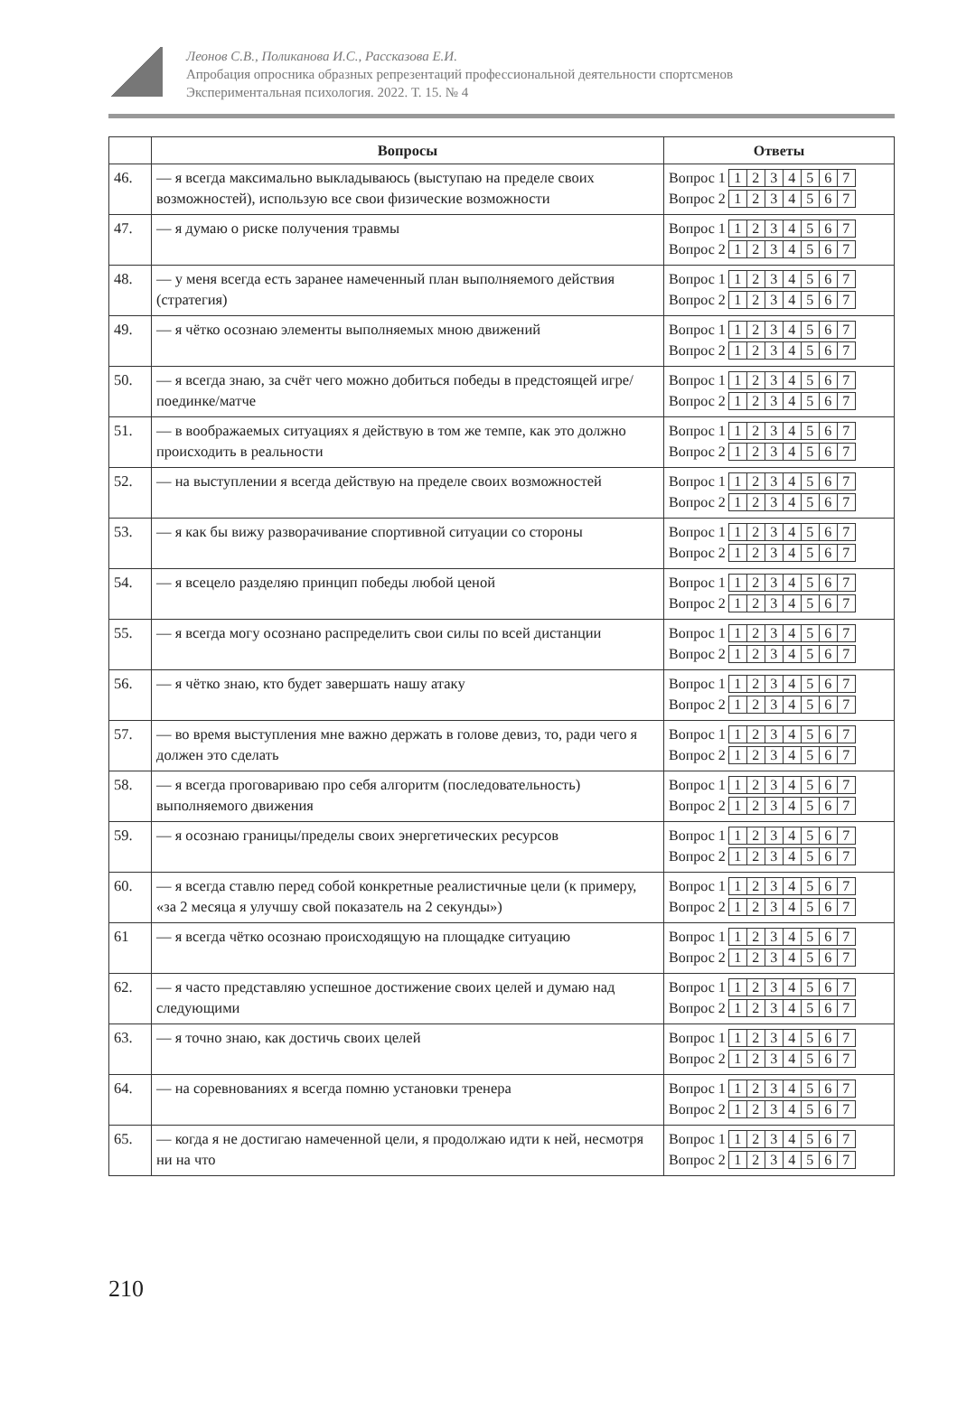Леонов С.В., Поликанова И.С., Рассказова Е.И.
Апробация опросника образных репрезентаций профессиональной деятельности спортсменов
Экспериментальная психология. 2022. Т. 15. № 4
| | Вопросы | Ответы |
| --- | --- | --- |
| 46. | — я всегда максимально выкладываюсь (выступаю на пределе своих возможностей), использую все свои физические возможности | Вопрос 1 1 2 3 4 5 6 7 Вопрос 2 1 2 3 4 5 6 7 |
| 47. | — я думаю о риске получения травмы | Вопрос 1 1 2 3 4 5 6 7 Вопрос 2 1 2 3 4 5 6 7 |
| 48. | — у меня всегда есть заранее намеченный план выполняемого действия (стратегия) | Вопрос 1 1 2 3 4 5 6 7 Вопрос 2 1 2 3 4 5 6 7 |
| 49. | — я чётко осознаю элементы выполняемых мною движений | Вопрос 1 1 2 3 4 5 6 7 Вопрос 2 1 2 3 4 5 6 7 |
| 50. | — я всегда знаю, за счёт чего можно добиться победы в предстоящей игре/поединке/матче | Вопрос 1 1 2 3 4 5 6 7 Вопрос 2 1 2 3 4 5 6 7 |
| 51. | — в воображаемых ситуациях я действую в том же темпе, как это должно происходить в реальности | Вопрос 1 1 2 3 4 5 6 7 Вопрос 2 1 2 3 4 5 6 7 |
| 52. | — на выступлении я всегда действую на пределе своих возможностей | Вопрос 1 1 2 3 4 5 6 7 Вопрос 2 1 2 3 4 5 6 7 |
| 53. | — я как бы вижу разворачивание спортивной ситуации со стороны | Вопрос 1 1 2 3 4 5 6 7 Вопрос 2 1 2 3 4 5 6 7 |
| 54. | — я всецело разделяю принцип победы любой ценой | Вопрос 1 1 2 3 4 5 6 7 Вопрос 2 1 2 3 4 5 6 7 |
| 55. | — я всегда могу осознано распределить свои силы по всей дистанции | Вопрос 1 1 2 3 4 5 6 7 Вопрос 2 1 2 3 4 5 6 7 |
| 56. | — я чётко знаю, кто будет завершать нашу атаку | Вопрос 1 1 2 3 4 5 6 7 Вопрос 2 1 2 3 4 5 6 7 |
| 57. | — во время выступления мне важно держать в голове девиз, то, ради чего я должен это сделать | Вопрос 1 1 2 3 4 5 6 7 Вопрос 2 1 2 3 4 5 6 7 |
| 58. | — я всегда проговариваю про себя алгоритм (последовательность) выполняемого движения | Вопрос 1 1 2 3 4 5 6 7 Вопрос 2 1 2 3 4 5 6 7 |
| 59. | — я осознаю границы/пределы своих энергетических ресурсов | Вопрос 1 1 2 3 4 5 6 7 Вопрос 2 1 2 3 4 5 6 7 |
| 60. | — я всегда ставлю перед собой конкретные реалистичные цели (к примеру, «за 2 месяца я улучшу свой показатель на 2 секунды») | Вопрос 1 1 2 3 4 5 6 7 Вопрос 2 1 2 3 4 5 6 7 |
| 61 | — я всегда чётко осознаю происходящую на площадке ситуацию | Вопрос 1 1 2 3 4 5 6 7 Вопрос 2 1 2 3 4 5 6 7 |
| 62. | — я часто представляю успешное достижение своих целей и думаю над следующими | Вопрос 1 1 2 3 4 5 6 7 Вопрос 2 1 2 3 4 5 6 7 |
| 63. | — я точно знаю, как достичь своих целей | Вопрос 1 1 2 3 4 5 6 7 Вопрос 2 1 2 3 4 5 6 7 |
| 64. | — на соревнованиях я всегда помню установки тренера | Вопрос 1 1 2 3 4 5 6 7 Вопрос 2 1 2 3 4 5 6 7 |
| 65. | — когда я не достигаю намеченной цели, я продолжаю идти к ней, несмотря ни на что | Вопрос 1 1 2 3 4 5 6 7 Вопрос 2 1 2 3 4 5 6 7 |
210